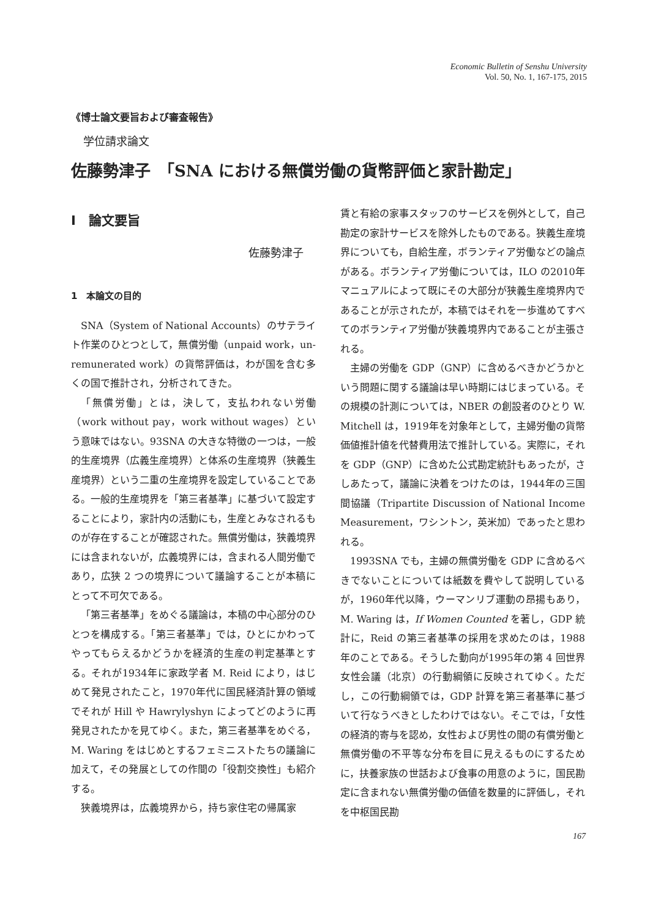Economic Bulletin of Senshu University
Vol. 50, No. 1, 167-175, 2015
《博士論文要旨および審査報告》
学位請求論文
佐藤勢津子　「SNA における無償労働の貨幣評価と家計勘定」
Ⅰ　論文要旨
佐藤勢津子
1　本論文の目的
SNA（System of National Accounts）のサテライト作業のひとつとして，無償労働（unpaid work，un-remunerated work）の貨幣評価は，わが国を含む多くの国で推計され，分析されてきた。
「無償労働」とは，決して，支払われない労働（work without pay，work without wages）という意味ではない。93SNA の大きな特徴の一つは，一般的生産境界（広義生産境界）と体系の生産境界（狭義生産境界）という二重の生産境界を設定していることである。一般的生産境界を「第三者基準」に基づいて設定することにより，家計内の活動にも，生産とみなされるものが存在することが確認された。無償労働は，狭義境界には含まれないが，広義境界には，含まれる人間労働であり，広狭 2 つの境界について議論することが本稿にとって不可欠である。
「第三者基準」をめぐる議論は，本稿の中心部分のひとつを構成する。「第三者基準」では，ひとにかわってやってもらえるかどうかを経済的生産の判定基準とする。それが1934年に家政学者 M. Reid により，はじめて発見されたこと，1970年代に国民経済計算の領域でそれが Hill や Hawrylyshyn によってどのように再発見されたかを見てゆく。また，第三者基準をめぐる，M. Waring をはじめとするフェミニストたちの議論に加えて，その発展としての作間の「役割交換性」も紹介する。
狭義境界は，広義境界から，持ち家住宅の帰属家
賃と有給の家事スタッフのサービスを例外として，自己勘定の家計サービスを除外したものである。狭義生産境界についても，自給生産，ボランティア労働などの論点がある。ボランティア労働については，ILO の2010年マニュアルによって既にその大部分が狭義生産境界内であることが示されたが，本稿ではそれを一歩進めてすべてのボランティア労働が狭義境界内であることが主張される。
主婦の労働を GDP（GNP）に含めるべきかどうかという問題に関する議論は早い時期にはじまっている。その規模の計測については，NBER の創設者のひとり W. Mitchell は，1919年を対象年として，主婦労働の貨幣価値推計値を代替費用法で推計している。実際に，それを GDP（GNP）に含めた公式勘定統計もあったが，さしあたって，議論に決着をつけたのは，1944年の三国間協議（Tripartite Discussion of National Income Measurement，ワシントン，英米加）であったと思われる。
1993SNA でも，主婦の無償労働を GDP に含めるべきでないことについては紙数を費やして説明しているが，1960年代以降，ウーマンリブ運動の昂揚もあり，M. Waring は，If Women Counted を著し，GDP 統計に，Reid の第三者基準の採用を求めたのは，1988年のことである。そうした動向が1995年の第 4 回世界女性会議（北京）の行動綱領に反映されてゆく。ただし，この行動綱領では，GDP 計算を第三者基準に基づいて行なうべきとしたわけではない。そこでは，「女性の経済的寄与を認め，女性および男性の間の有償労働と無償労働の不平等な分布を目に見えるものにするために，扶養家族の世話および食事の用意のように，国民勘定に含まれない無償労働の価値を数量的に評価し，それを中枢国民勘
167